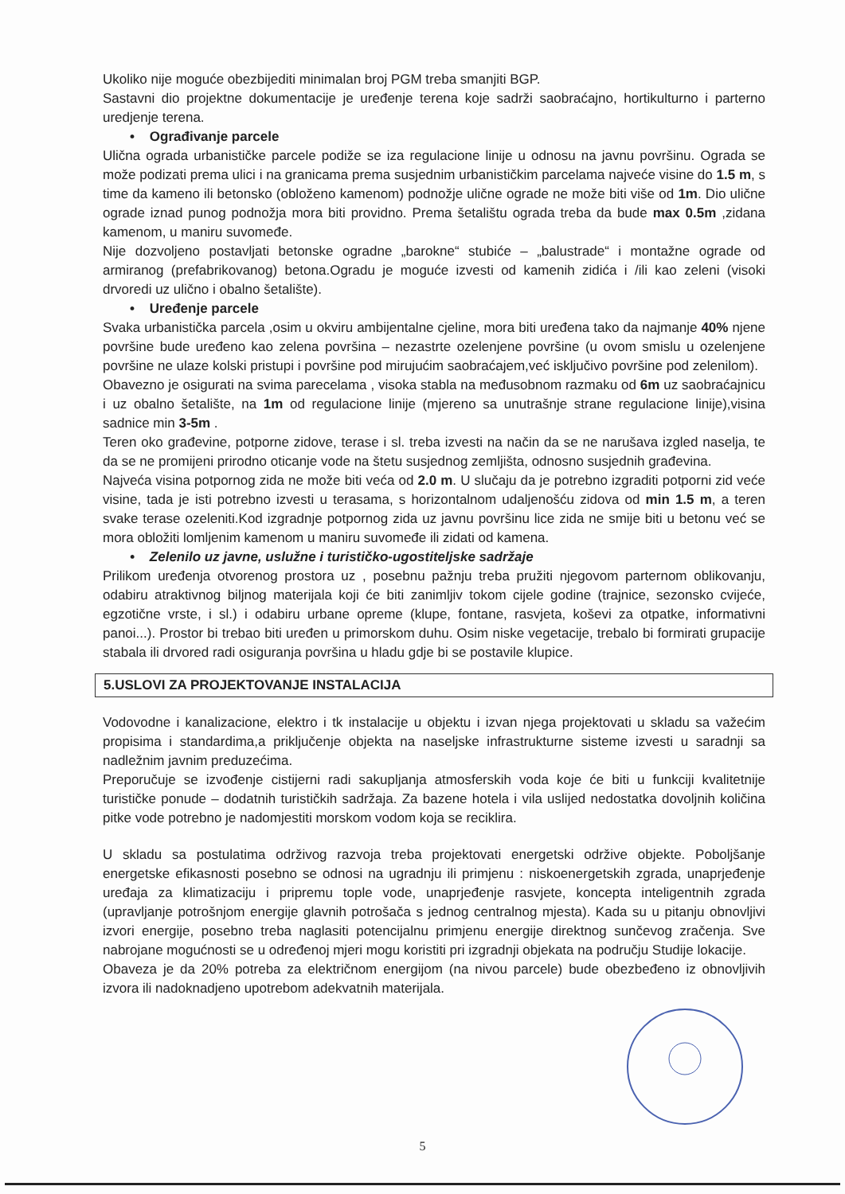Ukoliko nije moguće obezbijediti minimalan broj PGM treba smanjiti BGP.
Sastavni dio projektne dokumentacije je uređenje terena koje sadrži saobraćajno, hortikulturno i parterno uredjenje terena.
• Ograđivanje parcele
Ulična ograda urbanističke parcele podiže se iza regulacione linije u odnosu na javnu površinu. Ograda se može podizati prema ulici i na granicama prema susjednim urbanističkim parcelama najveće visine do 1.5 m, s time da kameno ili betonsko (obloženo kamenom) podnožje ulične ograde ne može biti više od 1m. Dio ulične ograde iznad punog podnožja mora biti providno. Prema šetalištu ograda treba da bude max 0.5m ,zidana kamenom, u maniru suvomeđe.
Nije dozvoljeno postavljati betonske ogradne „barokne“ stubiće – „balustrade“ i montažne ograde od armiranog (prefabrikovanog) betona.Ogradu je moguće izvesti od kamenih zidića i /ili kao zeleni (visoki drvoredi uz ulično i obalno šetalište).
• Uređenje parcele
Svaka urbanistička parcela ,osim u okviru ambijentalne cjeline, mora biti uređena tako da najmanje 40% njene površine bude uređeno kao zelena površina – nezastrte ozelenjene površine (u ovom smislu u ozelenjene površine ne ulaze kolski pristupi i površine pod mirujućim saobraćajem,već isključivo površine pod zelenilom).
Obavezno je osigurati na svima parecelama , visoka stabla na međusobnom razmaku od 6m uz saobraćajnicu i uz obalno šetalište, na 1m od regulacione linije (mjereno sa unutrašnje strane regulacione linije),visina sadnice min 3-5m .
Teren oko građevine, potporne zidove, terase i sl. treba izvesti na način da se ne narušava izgled naselja, te da se ne promijeni prirodno oticanje vode na štetu susjednog zemljišta, odnosno susjednih građevina.
Najveća visina potpornog zida ne može biti veća od 2.0 m. U slučaju da je potrebno izgraditi potporni zid veće visine, tada je isti potrebno izvesti u terasama, s horizontalnom udaljenošću zidova od min 1.5 m, a teren svake terase ozeleniti.Kod izgradnje potpornog zida uz javnu površinu lice zida ne smije biti u betonu već se mora obložiti lomljenim kamenom u maniru suvomeđe ili zidati od kamena.
• Zelenilo uz javne, uslužne i turističko-ugostiteljske sadržaje
Prilikom uređenja otvorenog prostora uz , posebnu pažnju treba pružiti njegovom parternom oblikovanju, odabiru atraktivnog biljnog materijala koji će biti zanimljiv tokom cijele godine (trajnice, sezonsko cvijeće, egzotične vrste, i sl.) i odabiru urbane opreme (klupe, fontane, rasvjeta, koševi za otpatke, informativni panoi...). Prostor bi trebao biti uređen u primorskom duhu. Osim niske vegetacije, trebalo bi formirati grupacije stabala ili drvored radi osiguranja površina u hladu gdje bi se postavile klupice.
5.USLOVI ZA PROJEKTOVANJE INSTALACIJA
Vodovodne i kanalizacione, elektro i tk instalacije u objektu i izvan njega projektovati u skladu sa važećim propisima i standardima,a priključenje objekta na naseljske infrastrukturne sisteme izvesti u saradnji sa nadležnim javnim preduzećima.
Preporučuje se izvođenje cistijerni radi sakupljanja atmosferskih voda koje će biti u funkciji kvalitetnije turističke ponude – dodatnih turističkih sadržaja. Za bazene hotela i vila uslijed nedostatka dovoljnih količina pitke vode potrebno je nadomjestiti morskom vodom koja se reciklira.
U skladu sa postulatima održivog razvoja treba projektovati energetski održive objekte. Poboljšanje energetske efikasnosti posebno se odnosi na ugradnju ili primjenu : niskoenergetskih zgrada, unaprjeđenje uređaja za klimatizaciju i pripremu tople vode, unaprjeđenje rasvjete, koncepta inteligentnih zgrada (upravljanje potrošnjom energije glavnih potrošača s jednog centralnog mjesta). Kada su u pitanju obnovljivi izvori energije, posebno treba naglasiti potencijalnu primjenu energije direktnog sunčevog zračenja. Sve nabrojane mogućnosti se u određenoj mjeri mogu koristiti pri izgradnji objekata na području Studije lokacije.
Obaveza je da 20% potreba za električnom energijom (na nivou parcele) bude obezbeđeno iz obnovljivih izvora ili nadoknadjeno upotrebom adekvatnih materijala.
5